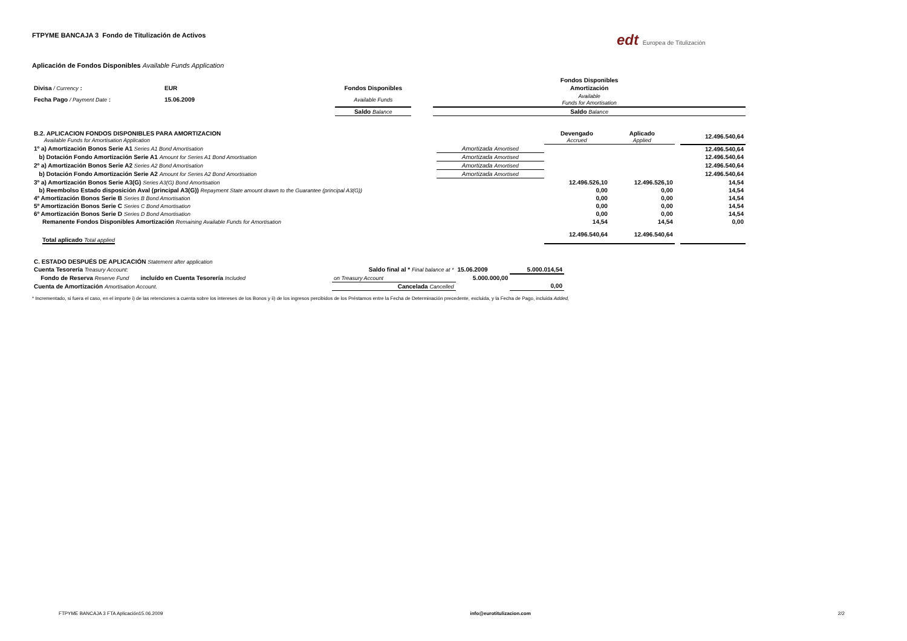edt Europea de Titulización
FTPYME BANCAJA 3 Fondo de Titulización de Activos
Aplicación de Fondos Disponibles Available Funds Application
| | | | | Fondos Disponibles |
| Divisa / Currency : | EUR | Fondos Disponibles | | Amortización |
| Fecha Pago / Payment Date : | 15.06.2009 | Available Funds | | Available Funds for Amortisation |
| | | Saldo Balance | | Saldo Balance |
| B.2. APLICACION FONDOS DISPONIBLES PARA AMORTIZACION Available Funds for Amortisation Application | | Devengado Accrued | Aplicado Applied | | 12.496.540,64 |
| 1º a) Amortización Bonos Serie A1 Series A1 Bond Amortisation | Amortizada Amortised | | | | 12.496.540,64 |
| b) Dotación Fondo Amortización Serie A1 Amount for Series A1 Bond Amortisation | Amortizada Amortised | | | | 12.496.540,64 |
| 2º a) Amortización Bonos Serie A2 Series A2 Bond Amortisation | Amortizada Amortised | | | | 12.496.540,64 |
| b) Dotación Fondo Amortización Serie A2 Amount for Series A2 Bond Amortisation | Amortizada Amortised | | | | 12.496.540,64 |
| 3º a) Amortización Bonos Serie A3(G) Series A3(G) Bond Amortisation | | 12.496.526,10 | 12.496.526,10 | | 14,54 |
| b) Reembolso Estado disposición Aval (principal A3(G)) Repayment State amount drawn to the Guarantee (principal A3(G)) | | 0,00 | 0,00 | | 14,54 |
| 4º Amortización Bonos Serie B Series B Bond Amortisation | | 0,00 | 0,00 | | 14,54 |
| 5º Amortización Bonos Serie C Series C Bond Amortisation | | 0,00 | 0,00 | | 14,54 |
| 6º Amortización Bonos Serie D Series D Bond Amortisation | | 0,00 | 0,00 | | 14,54 |
| Remanente Fondos Disponibles Amortización Remaining Available Funds for Amortisation | | 14,54 | 14,54 | | 0,00 |
| Total aplicado Total applied | | 12.496.540,64 | 12.496.540,64 | | |
| C. ESTADO DESPUÉS DE APLICACIÓN Statement after application | | | |
| Cuenta Tesorería Treasury Account: | Saldo final al * Final balance at * | 15.06.2009 | 5.000.014,54 |
| Fondo de Reserva Reserve Fund incluído en Cuenta Tesorería Included | on Treasury Account | 5.000.000,00 | |
| Cuenta de Amortización Amortisation Account. | Cancelada Cancelled | | 0,00 |
* Incrementado, si fuera el caso, en el importe i) de las retenciones a cuenta sobre los intereses de los Bonos y ii) de los ingresos percibidos de los Préstamos entre la Fecha de Determinación precedente, excluida, y la Fecha de Pago, incluida Added,
FTPYME BANCAJA 3 FTA Aplicación15.06.2009 info@eurotitulizacion.com 2/2